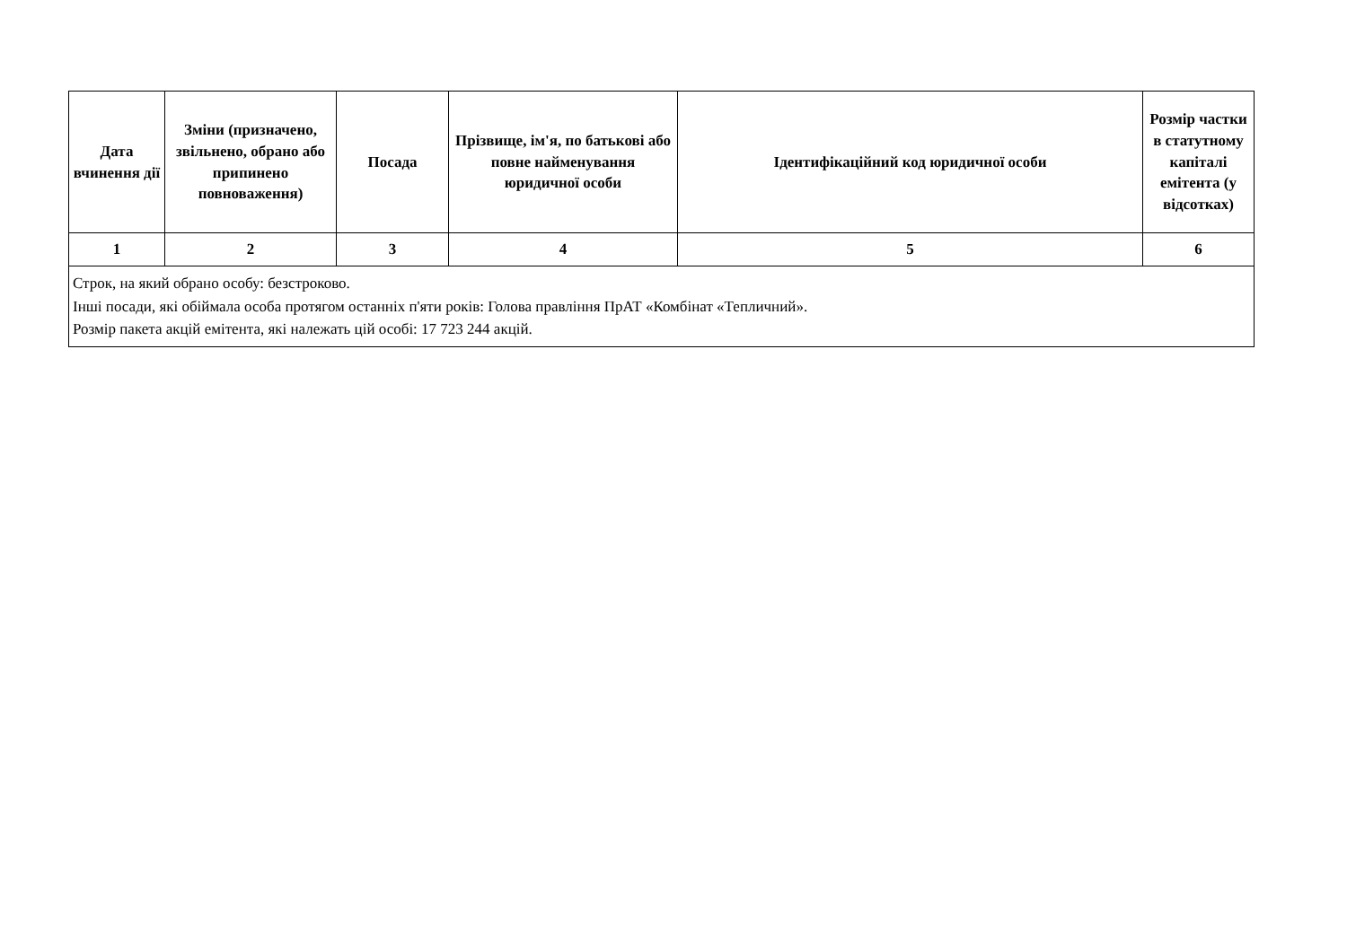| Дата вчинення дії | Зміни (призначено, звільнено, обрано або припинено повноваження) | Посада | Прізвище, ім'я, по батькові або повне найменування юридичної особи | Ідентифікаційний код юридичної особи | Розмір частки в статутному капіталі емітента (у відсотках) |
| --- | --- | --- | --- | --- | --- |
| 1 | 2 | 3 | 4 | 5 | 6 |
| Строк, на який обрано особу: безстроково. Інші посади, які обіймала особа протягом останніх п'яти років: Голова правління ПрАТ «Комбінат «Тепличний». Розмір пакета акцій емітента, які належать цій особі: 17 723 244 акцій. | | | | | |